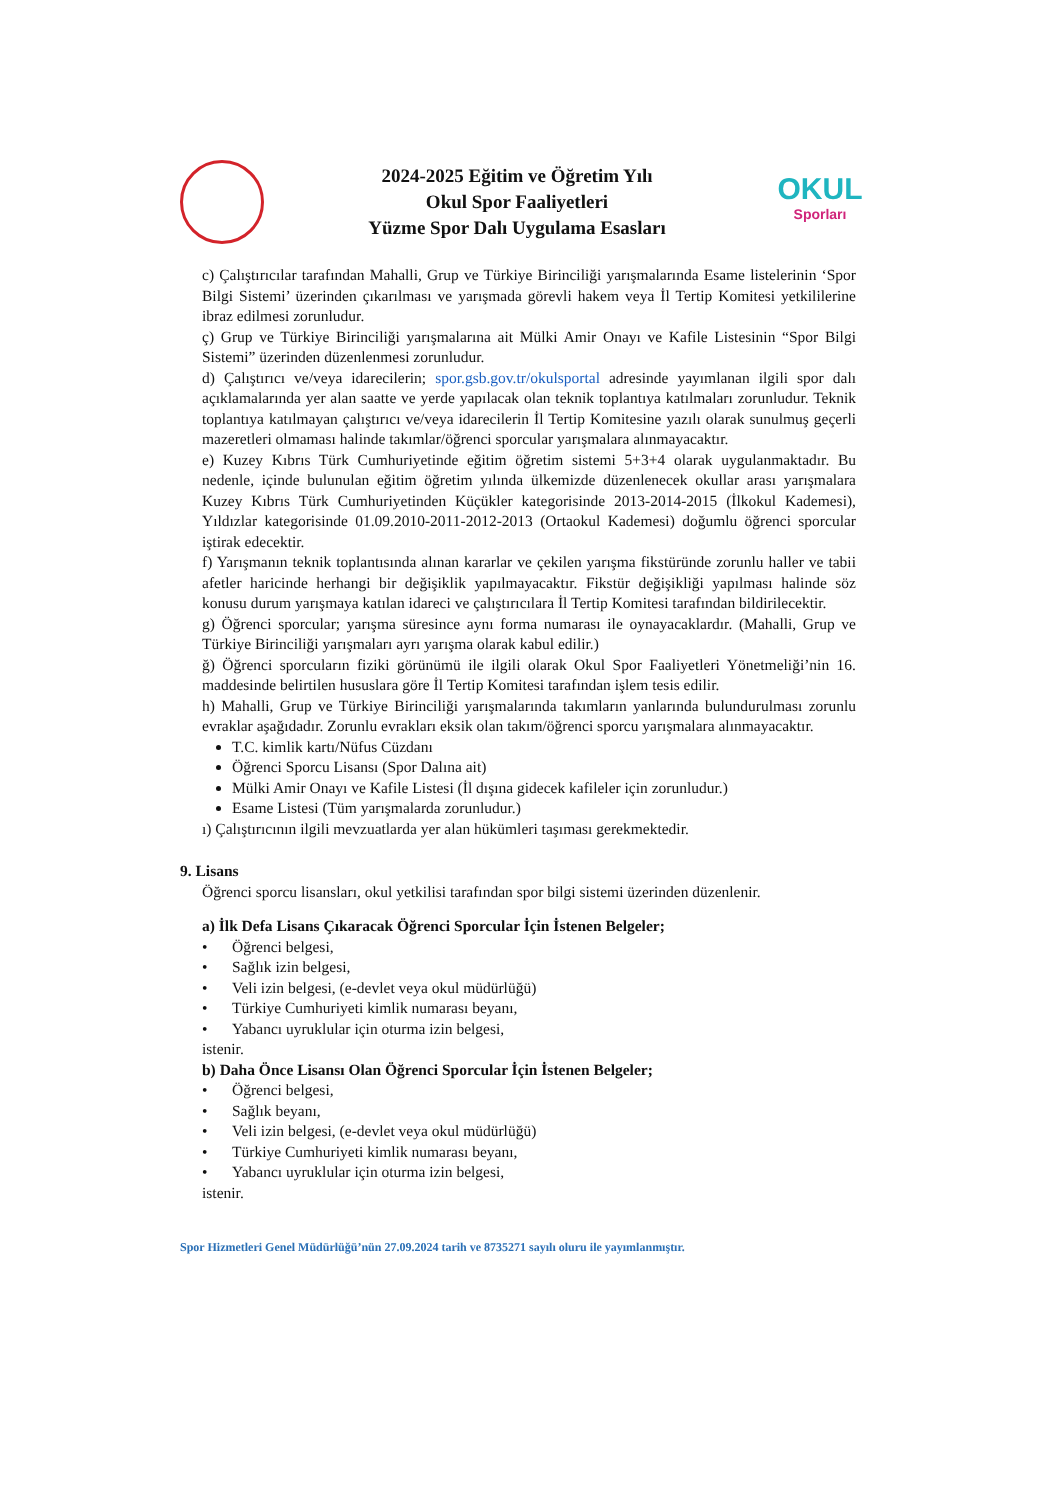2024-2025 Eğitim ve Öğretim Yılı
Okul Spor Faaliyetleri
Yüzme Spor Dalı Uygulama Esasları
OKUL
Sporları
c) Çalıştırıcılar tarafından Mahalli, Grup ve Türkiye Birinciliği yarışmalarında Esame listelerinin ‘Spor Bilgi Sistemi’ üzerinden çıkarılması ve yarışmada görevli hakem veya İl Tertip Komitesi yetkililerine ibraz edilmesi zorunludur.
ç) Grup ve Türkiye Birinciliği yarışmalarına ait Mülki Amir Onayı ve Kafile Listesinin “Spor Bilgi Sistemi” üzerinden düzenlenmesi zorunludur.
d) Çalıştırıcı ve/veya idarecilerin; spor.gsb.gov.tr/okulsportal adresinde yayımlanan ilgili spor dalı açıklamalarında yer alan saatte ve yerde yapılacak olan teknik toplantıya katılmaları zorunludur. Teknik toplantıya katılmayan çalıştırıcı ve/veya idarecilerin İl Tertip Komitesine yazılı olarak sunulmuş geçerli mazeretleri olmaması halinde takımlar/öğrenci sporcular yarışmalara alınmayacaktır.
e) Kuzey Kıbrıs Türk Cumhuriyetinde eğitim öğretim sistemi 5+3+4 olarak uygulanmaktadır. Bu nedenle, içinde bulunulan eğitim öğretim yılında ülkemizde düzenlenecek okullar arası yarışmalara Kuzey Kıbrıs Türk Cumhuriyetinden Küçükler kategorisinde 2013-2014-2015 (İlkokul Kademesi), Yıldızlar kategorisinde 01.09.2010-2011-2012-2013 (Ortaokul Kademesi) doğumlu öğrenci sporcular iştirak edecektir.
f) Yarışmanın teknik toplantısında alınan kararlar ve çekilen yarışma fikstüründe zorunlu haller ve tabii afetler haricinde herhangi bir değişiklik yapılmayacaktır. Fikstür değişikliği yapılması halinde söz konusu durum yarışmaya katılan idareci ve çalıştırıcılara İl Tertip Komitesi tarafından bildirilecektir.
g) Öğrenci sporcular; yarışma süresince aynı forma numarası ile oynayacaklardır. (Mahalli, Grup ve Türkiye Birinciliği yarışmaları ayrı yarışma olarak kabul edilir.)
ğ) Öğrenci sporcuların fiziki görünümü ile ilgili olarak Okul Spor Faaliyetleri Yönetmeliği’nin 16. maddesinde belirtilen hususlara göre İl Tertip Komitesi tarafından işlem tesis edilir.
h) Mahalli, Grup ve Türkiye Birinciliği yarışmalarında takımların yanlarında bulundurulması zorunlu evraklar aşağıdadır. Zorunlu evrakları eksik olan takım/öğrenci sporcu yarışmalara alınmayacaktır.
T.C. kimlik kartı/Nüfus Cüzdanı
Öğrenci Sporcu Lisansı (Spor Dalına ait)
Mülki Amir Onayı ve Kafile Listesi (İl dışına gidecek kafileler için zorunludur.)
Esame Listesi (Tüm yarışmalarda zorunludur.)
ı) Çalıştırıcının ilgili mevzuatlarda yer alan hükümleri taşıması gerekmektedir.
9. Lisans
Öğrenci sporcu lisansları, okul yetkilisi tarafından spor bilgi sistemi üzerinden düzenlenir.
a) İlk Defa Lisans Çıkaracak Öğrenci Sporcular İçin İstenen Belgeler;
• Öğrenci belgesi,
• Sağlık izin belgesi,
• Veli izin belgesi, (e-devlet veya okul müdürlüğü)
• Türkiye Cumhuriyeti kimlik numarası beyanı,
• Yabancı uyruklular için oturma izin belgesi,
istenir.
b) Daha Önce Lisansı Olan Öğrenci Sporcular İçin İstenen Belgeler;
• Öğrenci belgesi,
• Sağlık beyanı,
• Veli izin belgesi, (e-devlet veya okul müdürlüğü)
• Türkiye Cumhuriyeti kimlik numarası beyanı,
• Yabancı uyruklular için oturma izin belgesi,
istenir.
Spor Hizmetleri Genel Müdürlüğü’nün 27.09.2024 tarih ve 8735271 sayılı oluru ile yayımlanmıştır.